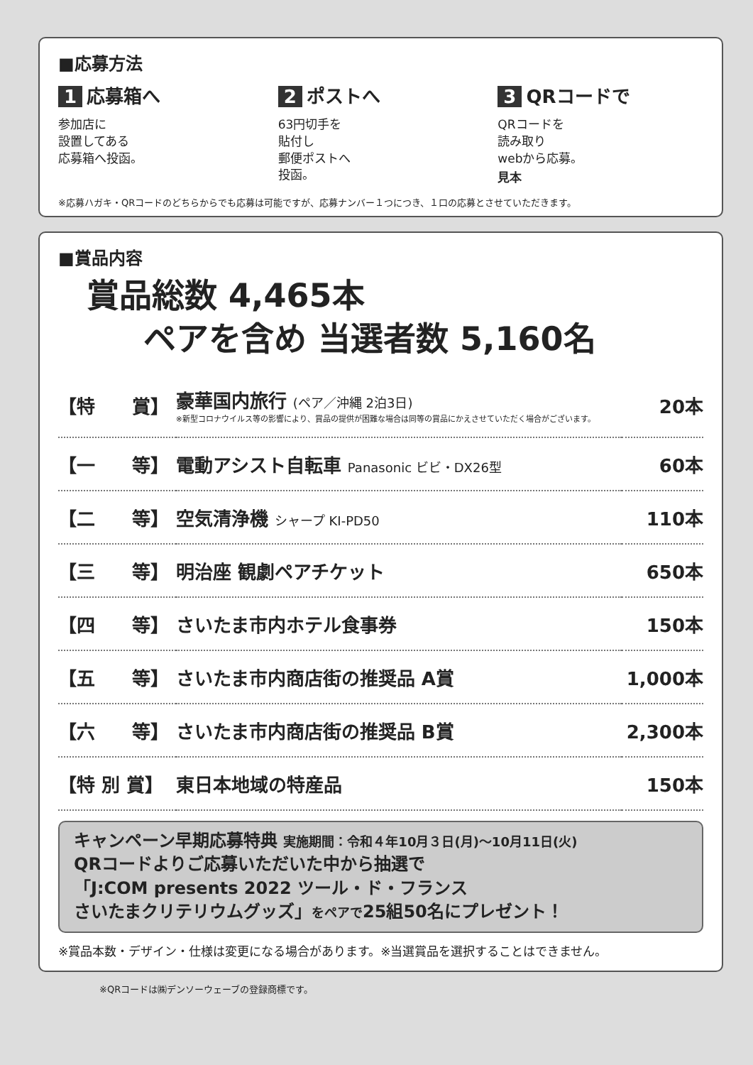■応募方法
1 応募箱へ
参加店に
設置してある
応募箱へ投函。
2 ポストへ
63円切手を
貼付し
郵便ポストへ
投函。
3 QRコードで
QRコードを
読み取り
webから応募。
見本
※応募ハガキ・QRコードのどちらからでも応募は可能ですが、応募ナンバー１つにつき、１口の応募とさせていただきます。
■賞品内容
賞品総数 4,465本
ペアを含め 当選者数 5,160名
| 【特 賞】 | 豪華国内旅行 (ペア／沖縄 2泊3日) ※新型コロナウイルス等の影響により、賞品の提供が困難な場合は同等の賞品にかえさせていただく場合がございます。 | 20本 |
| 【一 等】 | 電動アシスト自転車 Panasonic ビビ・DX26型 | 60本 |
| 【二 等】 | 空気清浄機 シャープ KI-PD50 | 110本 |
| 【三 等】 | 明治座 観劇ペアチケット | 650本 |
| 【四 等】 | さいたま市内ホテル食事券 | 150本 |
| 【五 等】 | さいたま市内商店街の推奨品 A賞 | 1,000本 |
| 【六 等】 | さいたま市内商店街の推奨品 B賞 | 2,300本 |
| 【特 別 賞】 | 東日本地域の特産品 | 150本 |
キャンペーン早期応募特典 実施期間：令和４年10月３日(月)〜10月11日(火)
QRコードよりご応募いただいた中から抽選で
「J:COM presents 2022 ツール・ド・フランス
さいたまクリテリウムグッズ」をペアで25組50名にプレゼント！
※賞品本数・デザイン・仕様は変更になる場合があります。※当選賞品を選択することはできません。
※QRコードは㈱デンソーウェーブの登録商標です。